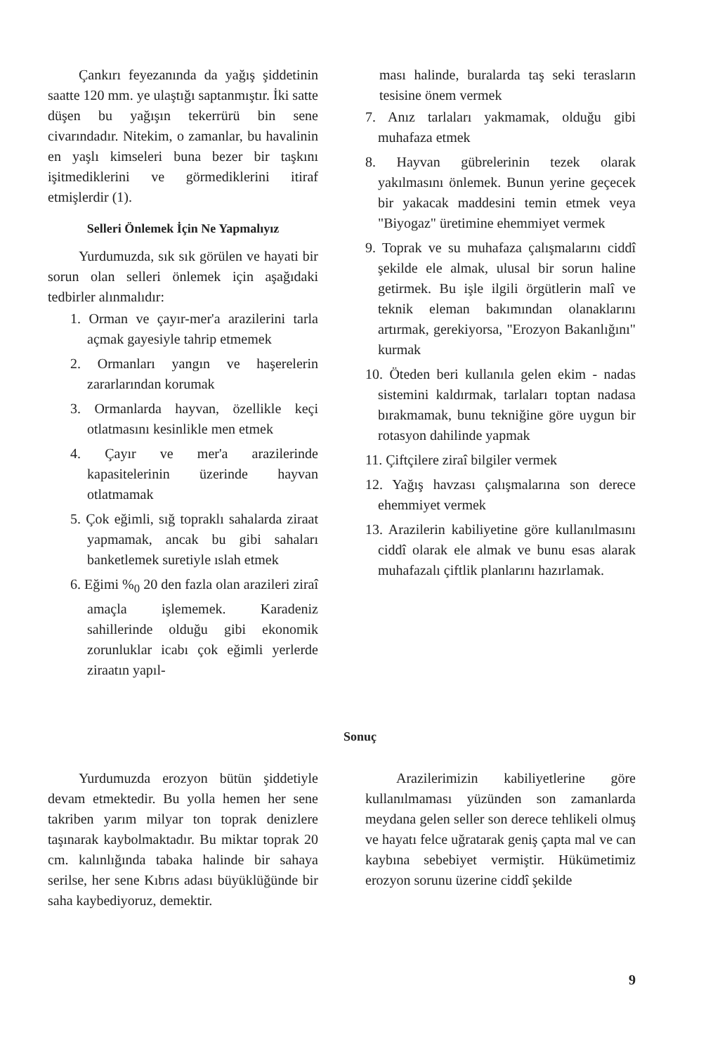Çankırı feyezanında da yağış şiddetinin saatte 120 mm. ye ulaştığı saptanmıştır. İki satte düşen bu yağışın tekerrürü bin sene civarındadır. Nitekim, o zamanlar, bu havalinin en yaşlı kimseleri buna bezer bir taşkını işitmediklerini ve görmediklerini itiraf etmişlerdir (1).
Selleri Önlemek İçin Ne Yapmalıyız
Yurdumuzda, sık sık görülen ve hayati bir sorun olan selleri önlemek için aşağıdaki tedbirler alınmalıdır:
1. Orman ve çayır-mer'a arazilerini tarla açmak gayesiyle tahrip etmemek
2. Ormanları yangın ve haşerelerin zararlarından korumak
3. Ormanlarda hayvan, özellikle keçi otlatmasını kesinlikle men etmek
4. Çayır ve mer'a arazilerinde kapasitelerinin üzerinde hayvan otlatmamak
5. Çok eğimli, sığ topraklı sahalarda ziraat yapmamak, ancak bu gibi sahaları banketlemek suretiyle ıslah etmek
6. Eğimi %<sub>0</sub> 20 den fazla olan arazileri ziraî amaçla işlememek. Karadeniz sahillerinde olduğu gibi ekonomik zorunluklar icabı çok eğimli yerlerde ziraatın yapıl-
ması halinde, buralarda taş seki terasların tesisine önem vermek
7. Anız tarlaları yakmamak, olduğu gibi muhafaza etmek
8. Hayvan gübrelerinin tezek olarak yakılmasını önlemek. Bunun yerine geçecek bir yakacak maddesini temin etmek veya "Biyogaz" üretimine ehemmiyet vermek
9. Toprak ve su muhafaza çalışmalarını ciddî şekilde ele almak, ulusal bir sorun haline getirmek. Bu işle ilgili örgütlerin malî ve teknik eleman bakımından olanaklarını artırmak, gerekiyorsa, "Erozyon Bakanlığını" kurmak
10. Öteden beri kullanıla gelen ekim - nadas sistemini kaldırmak, tarlaları toptan nadasa bırakmamak, bunu tekniğine göre uygun bir rotasyon dahilinde yapmak
11. Çiftçilere ziraî bilgiler vermek
12. Yağış havzası çalışmalarına son derece ehemmiyet vermek
13. Arazilerin kabiliyetine göre kullanılmasını ciddî olarak ele almak ve bunu esas alarak muhafazalı çiftlik planlarını hazırlamak.
Sonuç
Yurdumuzda erozyon bütün şiddetiyle devam etmektedir. Bu yolla hemen her sene takriben yarım milyar ton toprak denizlere taşınarak kaybolmaktadır. Bu miktar toprak 20 cm. kalınlığında tabaka halinde bir sahaya serilse, her sene Kıbrıs adası büyüklüğünde bir saha kaybediyoruz, demektir.
Arazilerimizin kabiliyetlerine göre kullanılmaması yüzünden son zamanlarda meydana gelen seller son derece tehlikeli olmuş ve hayatı felce uğratarak geniş çapta mal ve can kaybına sebebiyet vermiştir. Hükümetimiz erozyon sorunu üzerine ciddî şekilde
9